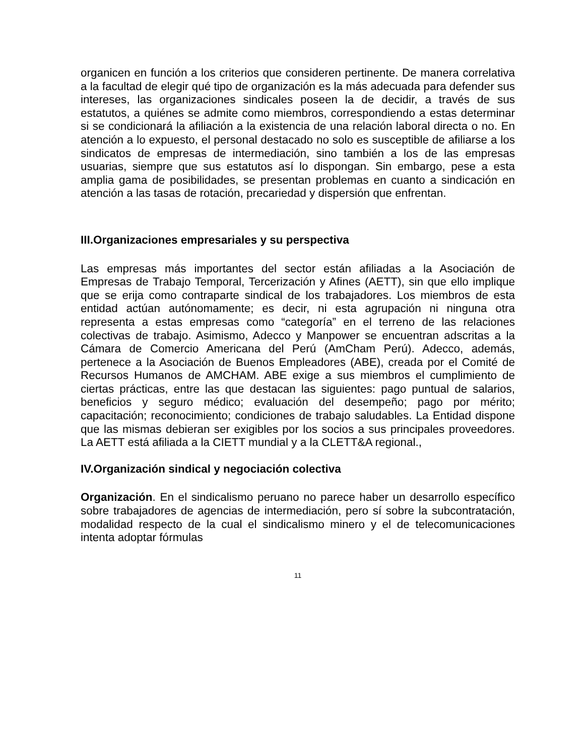organicen en función a los criterios que consideren pertinente. De manera correlativa a la facultad de elegir qué tipo de organización es la más adecuada para defender sus intereses, las organizaciones sindicales poseen la de decidir, a través de sus estatutos, a quiénes se admite como miembros, correspondiendo a estas determinar si se condicionará la afiliación a la existencia de una relación laboral directa o no. En atención a lo expuesto, el personal destacado no solo es susceptible de afiliarse a los sindicatos de empresas de intermediación, sino también a los de las empresas usuarias, siempre que sus estatutos así lo dispongan. Sin embargo, pese a esta amplia gama de posibilidades, se presentan problemas en cuanto a sindicación en atención a las tasas de rotación, precariedad y dispersión que enfrentan.
III.Organizaciones empresariales y su perspectiva
Las empresas más importantes del sector están afiliadas a la Asociación de Empresas de Trabajo Temporal, Tercerización y Afines (AETT), sin que ello implique que se erija como contraparte sindical de los trabajadores. Los miembros de esta entidad actúan autónomamente; es decir, ni esta agrupación ni ninguna otra representa a estas empresas como “categoría” en el terreno de las relaciones colectivas de trabajo. Asimismo, Adecco y Manpower se encuentran adscritas a la Cámara de Comercio Americana del Perú (AmCham Perú). Adecco, además, pertenece a la Asociación de Buenos Empleadores (ABE), creada por el Comité de Recursos Humanos de AMCHAM. ABE exige a sus miembros el cumplimiento de ciertas prácticas, entre las que destacan las siguientes: pago puntual de salarios, beneficios y seguro médico; evaluación del desempeño; pago por mérito; capacitación; reconocimiento; condiciones de trabajo saludables. La Entidad dispone que las mismas debieran ser exigibles por los socios a sus principales proveedores. La AETT está afiliada a la CIETT mundial y a la CLETT&A regional.,
IV.Organización sindical y negociación colectiva
Organización. En el sindicalismo peruano no parece haber un desarrollo específico sobre trabajadores de agencias de intermediación, pero sí sobre la subcontratación, modalidad respecto de la cual el sindicalismo minero y el de telecomunicaciones intenta adoptar fórmulas
11